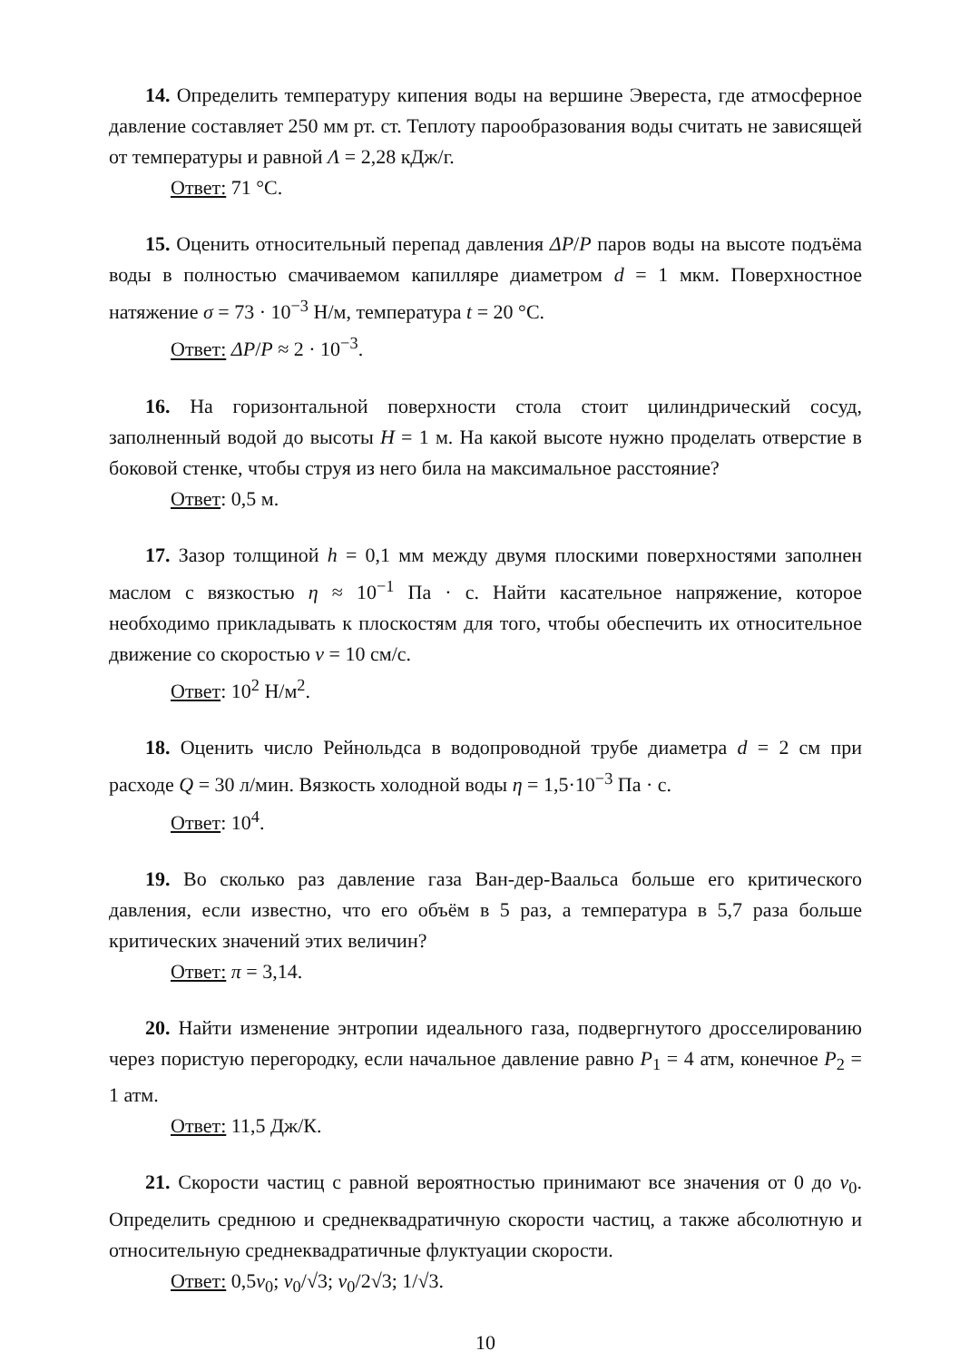14. Определить температуру кипения воды на вершине Эвереста, где атмосферное давление составляет 250 мм рт. ст. Теплоту парообразования воды считать не зависящей от температуры и равной Λ = 2,28 кДж/г.
Ответ: 71 °C.
15. Оценить относительный перепад давления ΔP/P паров воды на высоте подъёма воды в полностью смачиваемом капилляре диаметром d = 1 мкм. Поверхностное натяжение σ = 73 · 10<sup>−3</sup> Н/м, температура t = 20 °C.
Ответ: ΔP/P ≈ 2 · 10<sup>−3</sup>.
16. На горизонтальной поверхности стола стоит цилиндрический сосуд, заполненный водой до высоты H = 1 м. На какой высоте нужно проделать отверстие в боковой стенке, чтобы струя из него била на максимальное расстояние?
Ответ: 0,5 м.
17. Зазор толщиной h = 0,1 мм между двумя плоскими поверхностями заполнен маслом с вязкостью η ≈ 10<sup>−1</sup> Па · с. Найти касательное напряжение, которое необходимо прикладывать к плоскостям для того, чтобы обеспечить их относительное движение со скоростью v = 10 см/с.
Ответ: 10<sup>2</sup> Н/м<sup>2</sup>.
18. Оценить число Рейнольдса в водопроводной трубе диаметра d = 2 см при расходе Q = 30 л/мин. Вязкость холодной воды η = 1,5·10<sup>−3</sup> Па · с.
Ответ: 10<sup>4</sup>.
19. Во сколько раз давление газа Ван-дер-Ваальса больше его критического давления, если известно, что его объём в 5 раз, а температура в 5,7 раза больше критических значений этих величин?
Ответ: π = 3,14.
20. Найти изменение энтропии идеального газа, подвергнутого дросселированию через пористую перегородку, если начальное давление равно P<sub>1</sub> = 4 атм, конечное P<sub>2</sub> = 1 атм.
Ответ: 11,5 Дж/К.
21. Скорости частиц с равной вероятностью принимают все значения от 0 до v<sub>0</sub>. Определить среднюю и среднеквадратичную скорости частиц, а также абсолютную и относительную среднеквадратичные флуктуации скорости.
Ответ: 0,5v<sub>0</sub>; v<sub>0</sub>/√3; v<sub>0</sub>/2√3; 1/√3.
10